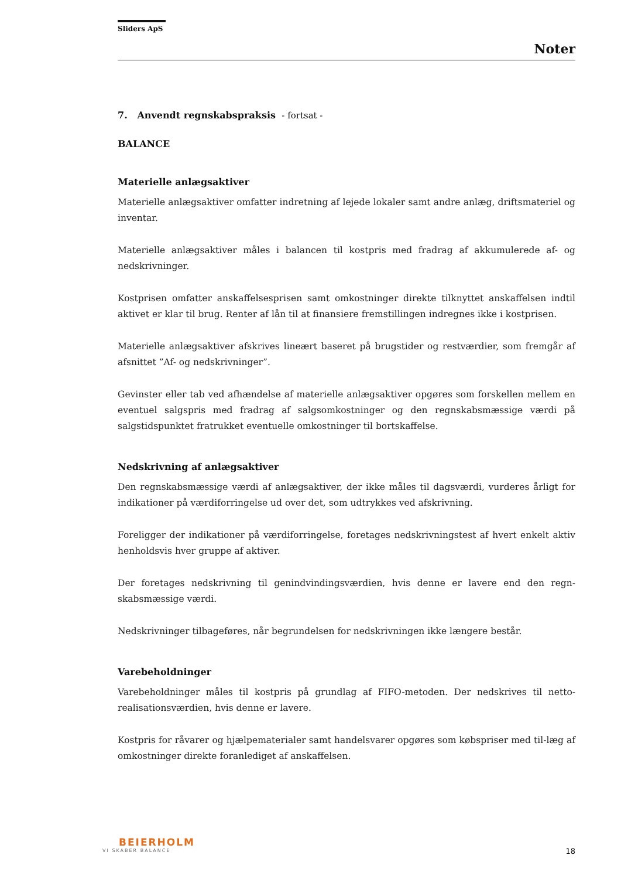Sliders ApS
Noter
7. Anvendt regnskabspraksis - fortsat -
BALANCE
Materielle anlægsaktiver
Materielle anlægsaktiver omfatter indretning af lejede lokaler samt andre anlæg, driftsmateriel og inventar.
Materielle anlægsaktiver måles i balancen til kostpris med fradrag af akkumulerede af- og nedskrivninger.
Kostprisen omfatter anskaffelsesprisen samt omkostninger direkte tilknyttet anskaffelsen indtil aktivet er klar til brug. Renter af lån til at finansiere fremstillingen indregnes ikke i kostprisen.
Materielle anlægsaktiver afskrives lineært baseret på brugstider og restværdier, som fremgår af afsnittet ”Af- og nedskrivninger”.
Gevinster eller tab ved afhændelse af materielle anlægsaktiver opgøres som forskellen mellem en eventuel salgspris med fradrag af salgsomkostninger og den regnskabsmæssige værdi på salgstidspunktet fratrukket eventuelle omkostninger til bortskaffelse.
Nedskrivning af anlægsaktiver
Den regnskabsmæssige værdi af anlægsaktiver, der ikke måles til dagsværdi, vurderes årligt for indikationer på værdiforringelse ud over det, som udtrykkes ved afskrivning.
Foreligger der indikationer på værdiforringelse, foretages nedskrivningstest af hvert enkelt aktiv henholdsvis hver gruppe af aktiver.
Der foretages nedskrivning til genindvindingsværdien, hvis denne er lavere end den regn-skabsmæssige værdi.
Nedskrivninger tilbageføres, når begrundelsen for nedskrivningen ikke længere består.
Varebeholdninger
Varebeholdninger måles til kostpris på grundlag af FIFO-metoden. Der nedskrives til netto-realisationsværdien, hvis denne er lavere.
Kostpris for råvarer og hjælpematerialer samt handelsvarer opgøres som købspriser med til-læg af omkostninger direkte foranlediget af anskaffelsen.
BEIERHOLM
VI SKABER BALANCE
18